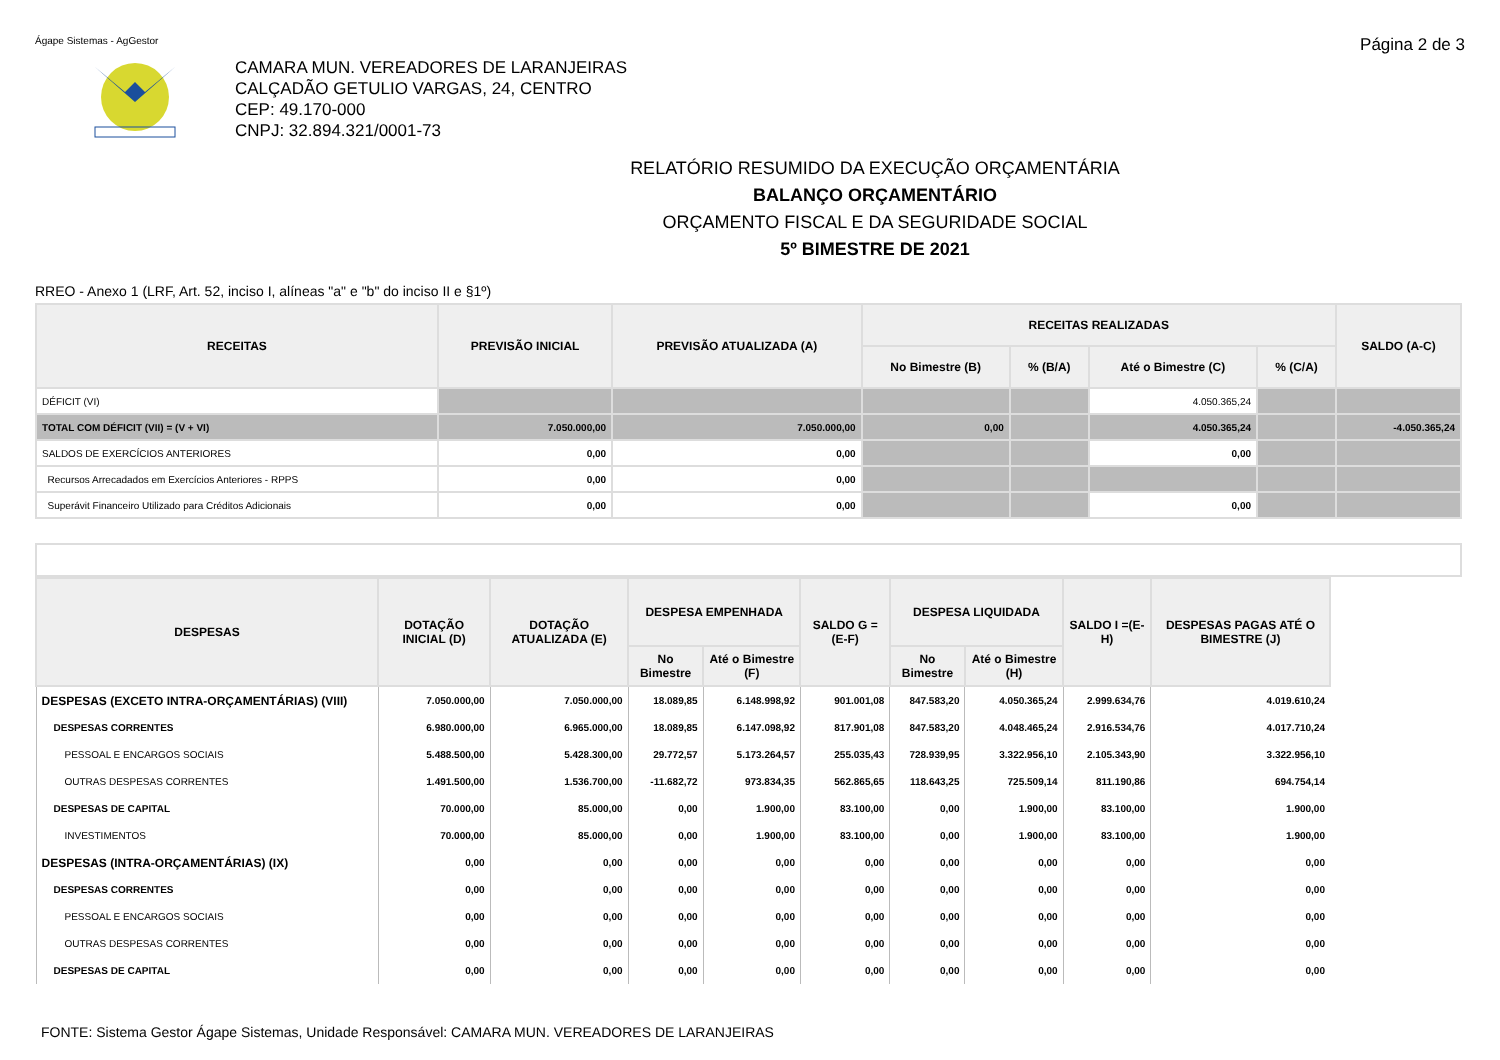Ágape Sistemas - AgGestor Página 2 de 3
CAMARA MUN. VEREADORES DE LARANJEIRAS
CALÇADÃO GETULIO VARGAS, 24, CENTRO
CEP: 49.170-000
CNPJ: 32.894.321/0001-73
RELATÓRIO RESUMIDO DA EXECUÇÃO ORÇAMENTÁRIA
BALANÇO ORÇAMENTÁRIO
ORÇAMENTO FISCAL E DA SEGURIDADE SOCIAL
5º BIMESTRE DE 2021
RREO - Anexo 1 (LRF, Art. 52, inciso I, alíneas "a" e "b" do inciso II e §1º)
| RECEITAS | PREVISÃO INICIAL | PREVISÃO ATUALIZADA (A) | RECEITAS REALIZADAS | | | | SALDO (A-C) |
| --- | --- | --- | --- | --- | --- | --- | --- |
| | | | No Bimestre (B) | % (B/A) | Até o Bimestre (C) | % (C/A) | |
| DÉFICIT (VI) | | | | | 4.050.365,24 | | |
| TOTAL COM DÉFICIT (VII) = (V + VI) | 7.050.000,00 | 7.050.000,00 | 0,00 | | 4.050.365,24 | | -4.050.365,24 |
| SALDOS DE EXERCÍCIOS ANTERIORES | 0,00 | 0,00 | | | 0,00 | | |
| Recursos Arrecadados em Exercícios Anteriores - RPPS | 0,00 | 0,00 | | | | | |
| Superávit Financeiro Utilizado para Créditos Adicionais | 0,00 | 0,00 | | | 0,00 | | |
| DESPESAS | DOTAÇÃO INICIAL (D) | DOTAÇÃO ATUALIZADA (E) | DESPESA EMPENHADA | | SALDO G = (E-F) | DESPESA LIQUIDADA | | SALDO I =(E-H) | DESPESAS PAGAS ATÉ O BIMESTRE (J) |
| --- | --- | --- | --- | --- | --- | --- | --- | --- | --- |
| | | | No Bimestre | Até o Bimestre (F) | | No Bimestre | Até o Bimestre (H) | | |
| DESPESAS (EXCETO INTRA-ORÇAMENTÁRIAS) (VIII) | 7.050.000,00 | 7.050.000,00 | 18.089,85 | 6.148.998,92 | 901.001,08 | 847.583,20 | 4.050.365,24 | 2.999.634,76 | 4.019.610,24 |
| DESPESAS CORRENTES | 6.980.000,00 | 6.965.000,00 | 18.089,85 | 6.147.098,92 | 817.901,08 | 847.583,20 | 4.048.465,24 | 2.916.534,76 | 4.017.710,24 |
| PESSOAL E ENCARGOS SOCIAIS | 5.488.500,00 | 5.428.300,00 | 29.772,57 | 5.173.264,57 | 255.035,43 | 728.939,95 | 3.322.956,10 | 2.105.343,90 | 3.322.956,10 |
| OUTRAS DESPESAS CORRENTES | 1.491.500,00 | 1.536.700,00 | -11.682,72 | 973.834,35 | 562.865,65 | 118.643,25 | 725.509,14 | 811.190,86 | 694.754,14 |
| DESPESAS DE CAPITAL | 70.000,00 | 85.000,00 | 0,00 | 1.900,00 | 83.100,00 | 0,00 | 1.900,00 | 83.100,00 | 1.900,00 |
| INVESTIMENTOS | 70.000,00 | 85.000,00 | 0,00 | 1.900,00 | 83.100,00 | 0,00 | 1.900,00 | 83.100,00 | 1.900,00 |
| DESPESAS (INTRA-ORÇAMENTÁRIAS) (IX) | 0,00 | 0,00 | 0,00 | 0,00 | 0,00 | 0,00 | 0,00 | 0,00 | 0,00 |
| DESPESAS CORRENTES | 0,00 | 0,00 | 0,00 | 0,00 | 0,00 | 0,00 | 0,00 | 0,00 | 0,00 |
| PESSOAL E ENCARGOS SOCIAIS | 0,00 | 0,00 | 0,00 | 0,00 | 0,00 | 0,00 | 0,00 | 0,00 | 0,00 |
| OUTRAS DESPESAS CORRENTES | 0,00 | 0,00 | 0,00 | 0,00 | 0,00 | 0,00 | 0,00 | 0,00 | 0,00 |
| DESPESAS DE CAPITAL | 0,00 | 0,00 | 0,00 | 0,00 | 0,00 | 0,00 | 0,00 | 0,00 | 0,00 |
FONTE: Sistema Gestor Ágape Sistemas, Unidade Responsável: CAMARA MUN. VEREADORES DE LARANJEIRAS